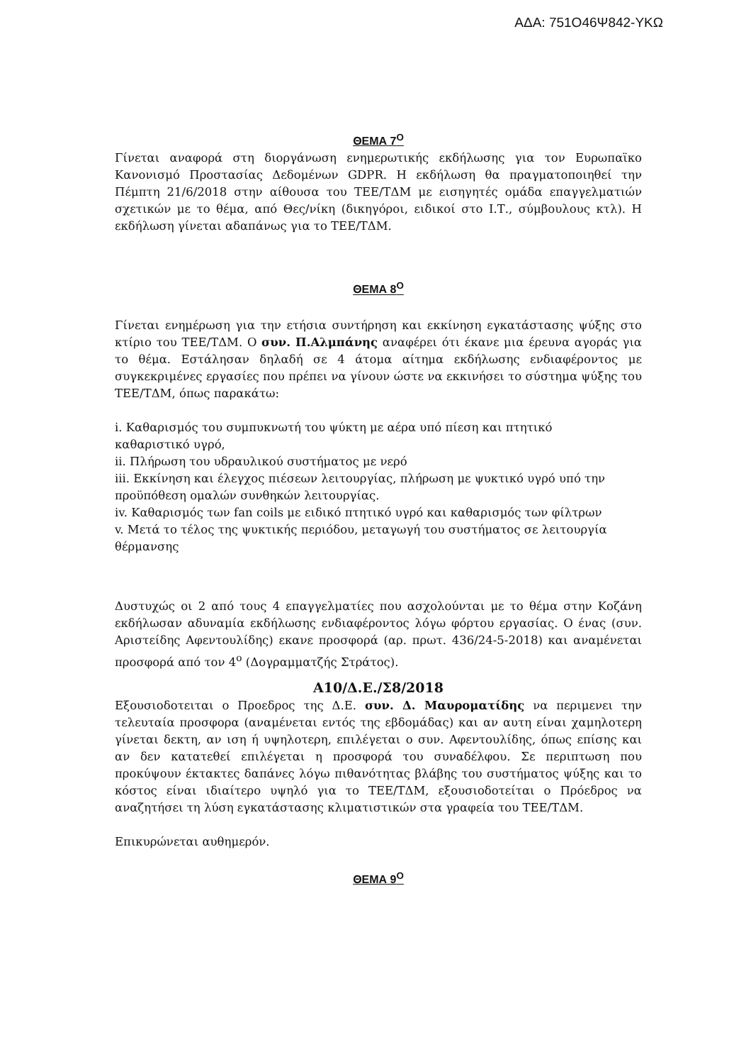ΑΔΑ: 751Ο46Ψ842-ΥΚΩ
ΘΕΜΑ 7<sup>Ο</sup>
Γίνεται αναφορά στη διοργάνωση ενημερωτικής εκδήλωσης για τον Ευρωπαϊκο Κανονισμό Προστασίας Δεδομένων GDPR. Η εκδήλωση θα πραγματοποιηθεί την Πέμπτη 21/6/2018 στην αίθουσα του ΤΕΕ/ΤΔΜ με εισηγητές ομάδα επαγγελματιών σχετικών με το θέμα, από Θες/νίκη (δικηγόροι, ειδικοί στο Ι.Τ., σύμβουλους κτλ). Η εκδήλωση γίνεται αδαπάνως για το ΤΕΕ/ΤΔΜ.
ΘΕΜΑ 8<sup>Ο</sup>
Γίνεται ενημέρωση για την ετήσια συντήρηση και εκκίνηση εγκατάστασης ψύξης στο κτίριο του ΤΕΕ/ΤΔΜ. Ο συν. Π.Αλμπάνης αναφέρει ότι έκανε μια έρευνα αγοράς για το θέμα. Εστάλησαν δηλαδή σε 4 άτομα αίτημα εκδήλωσης ενδιαφέροντος με συγκεκριμένες εργασίες που πρέπει να γίνουν ώστε να εκκινήσει το σύστημα ψύξης του ΤΕΕ/ΤΔΜ, όπως παρακάτω:
i. Καθαρισμός του συμπυκνωτή του ψύκτη με αέρα υπό πίεση και πτητικό καθαριστικό υγρό,
ii. Πλήρωση του υδραυλικού συστήματος με νερό
iii. Εκκίνηση και έλεγχος πιέσεων λειτουργίας, πλήρωση με ψυκτικό υγρό υπό την προϋπόθεση ομαλών συνθηκών λειτουργίας.
iv. Καθαρισμός των fan coils με ειδικό πτητικό υγρό και καθαρισμός των φίλτρων
v. Μετά το τέλος της ψυκτικής περιόδου, μεταγωγή του συστήματος σε λειτουργία θέρμανσης
Δυστυχώς οι 2 από τους 4 επαγγελματίες που ασχολούνται με το θέμα στην Κοζάνη εκδήλωσαν αδυναμία εκδήλωσης ενδιαφέροντος λόγω φόρτου εργασίας. Ο ένας (συν. Αριστείδης Αφεντουλίδης) εκανε προσφορά (αρ. πρωτ. 436/24-5-2018) και αναμένεται προσφορά από τον 4<sup>ο</sup> (Δογραμματζής Στράτος).
Α10/Δ.Ε./Σ8/2018
Εξουσιοδοτειται ο Προεδρος της Δ.Ε. συν. Δ. Μαυροματίδης να περιμενει την τελευταία προσφορα (αναμένεται εντός της εβδομάδας) και αν αυτη είναι χαμηλοτερη γίνεται δεκτη, αν ιση ή υψηλοτερη, επιλέγεται ο συν. Αφεντουλίδης, όπως επίσης και αν δεν κατατεθεί επιλέγεται η προσφορά του συναδέλφου. Σε περιπτωση που προκύψουν έκτακτες δαπάνες λόγω πιθανότητας βλάβης του συστήματος ψύξης και το κόστος είναι ιδιαίτερο υψηλό για το ΤΕΕ/ΤΔΜ, εξουσιοδοτείται ο Πρόεδρος να αναζητήσει τη λύση εγκατάστασης κλιματιστικών στα γραφεία του ΤΕΕ/ΤΔΜ.
Επικυρώνεται αυθημερόν.
ΘΕΜΑ 9<sup>Ο</sup>